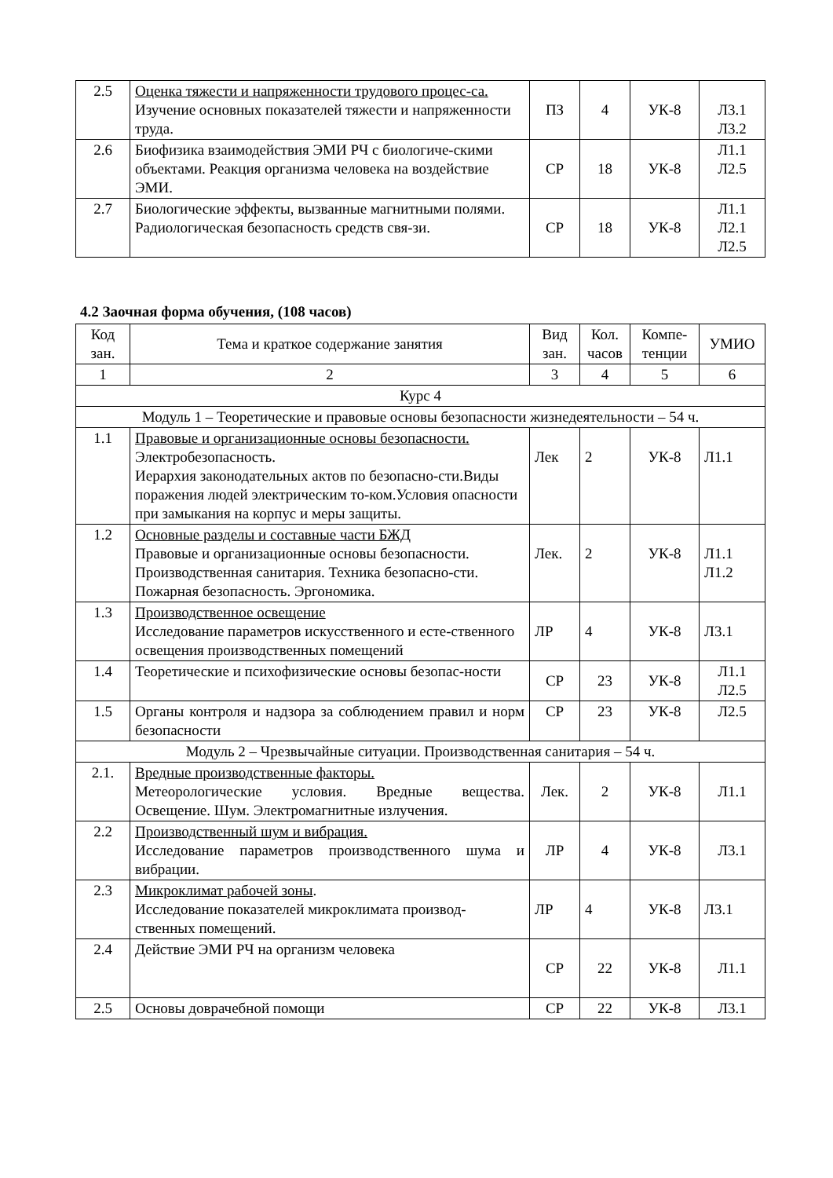| 2.5 | Оценка тяжести и напряженности трудового процес-са. Изучение основных показателей тяжести и напряженности труда. | ПЗ | 4 | УК-8 | Л3.1 Л3.2 |
| 2.6 | Биофизика взаимодействия ЭМИ РЧ с биологиче-скими объектами. Реакция организма человека на воздействие ЭМИ. | СР | 18 | УК-8 | Л1.1 Л2.5 |
| 2.7 | Биологические эффекты, вызванные магнитными полями. Радиологическая безопасность средств свя-зи. | СР | 18 | УК-8 | Л1.1 Л2.1 Л2.5 |
4.2 Заочная форма обучения, (108 часов)
| Код зан. | Тема и краткое содержание занятия | Вид зан. | Кол. часов | Компе-тенции | УМИО |
| --- | --- | --- | --- | --- | --- |
| 1 | 2 | 3 | 4 | 5 | 6 |
| Курс 4 | | | | | |
| Модуль 1 – Теоретические и правовые основы безопасности жизнедеятельности – 54 ч. | | | | | |
| 1.1 | Правовые и организационные основы безопасности. Электробезопасность. Иерархия законодательных актов по безопасно-сти.Виды поражения людей электрическим то-ком.Условия опасности при замыкания на корпус и меры защиты. | Лек | 2 | УК-8 | Л1.1 |
| 1.2 | Основные разделы и составные части БЖД Правовые и организационные основы безопасности. Производственная санитария. Техника безопасно-сти. Пожарная безопасность. Эргономика. | Лек. | 2 | УК-8 | Л1.1 Л1.2 |
| 1.3 | Производственное освещение Исследование параметров искусственного и есте-ственного освещения производственных помещений | ЛР | 4 | УК-8 | Л3.1 |
| 1.4 | Теоретические и психофизические основы безопас-ности | СР | 23 | УК-8 | Л1.1 Л2.5 |
| 1.5 | Органы контроля и надзора за соблюдением правил и норм безопасности | СР | 23 | УК-8 | Л2.5 |
| Модуль 2 – Чрезвычайные ситуации. Производственная санитария – 54 ч. | | | | | |
| 2.1. | Вредные производственные факторы. Метеорологические условия. Вредные вещества. Освещение. Шум. Электромагнитные излучения. | Лек. | 2 | УК-8 | Л1.1 |
| 2.2 | Производственный шум и вибрация. Исследование параметров производственного шума и вибрации. | ЛР | 4 | УК-8 | Л3.1 |
| 2.3 | Микроклимат рабочей зоны . Исследование показателей микроклимата производ-ственных помещений. | ЛР | 4 | УК-8 | Л3.1 |
| 2.4 | Действие ЭМИ РЧ на организм человека | СР | 22 | УК-8 | Л1.1 |
| 2.5 | Основы доврачебной помощи | СР | 22 | УК-8 | Л3.1 |